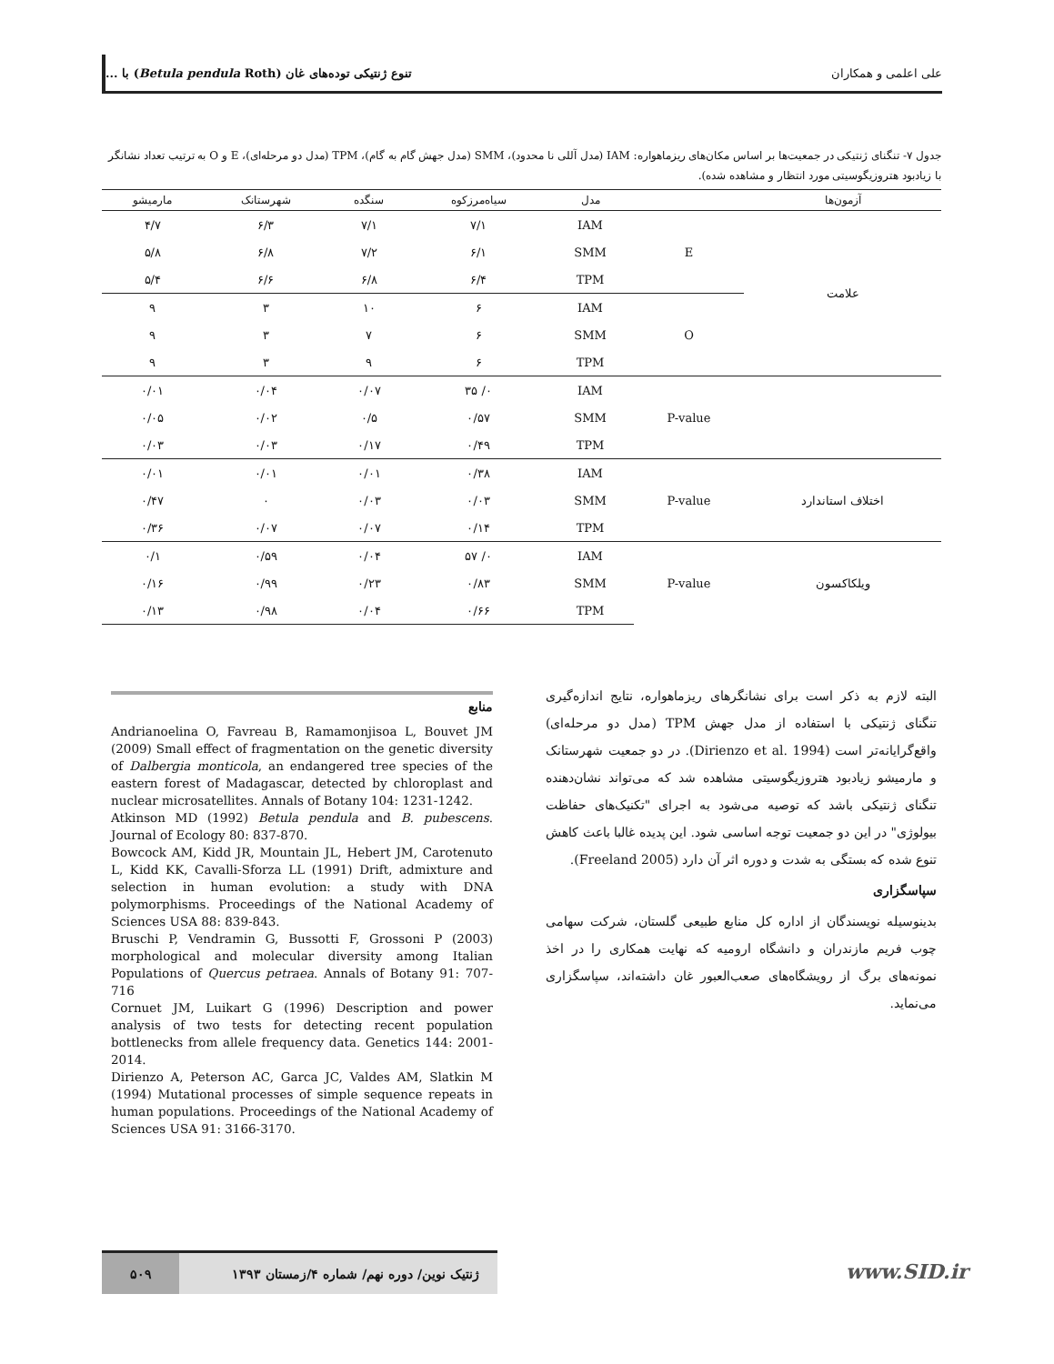علی اعلمی و همکاران تنوع ژنتیکی توده‌های غان (Betula pendula Roth) با ...
جدول ۷- تنگنای ژنتیکی در جمعیت‌ها بر اساس مکان‌های ریزماهواره: IAM (مدل آللی نا محدود)، SMM (مدل جهش گام به گام)، TPM (مدل دو مرحله‌ای)، E و O به ترتیب تعداد نشانگر با زیادبود هتروزیگوسیتی مورد انتظار و مشاهده شده).
| آزمون‌ها | | مدل | سیاه‌مرزکوه | سنگده | شهرستانک | مارمیشو |
| --- | --- | --- | --- | --- | --- | --- |
| علامت | E | IAM | ۷/۱ | ۷/۱ | ۶/۳ | ۴/۷ |
| | | SMM | ۶/۱ | ۷/۲ | ۶/۸ | ۵/۸ |
| | | TPM | ۶/۴ | ۶/۸ | ۶/۶ | ۵/۴ |
| | O | IAM | ۶ | ۱۰ | ۳ | ۹ |
| | | SMM | ۶ | ۷ | ۳ | ۹ |
| | | TPM | ۶ | ۹ | ۳ | ۹ |
| | P-value | IAM | ۰/ ۳۵ | ۰/۰۷ | ۰/۰۴ | ۰/۰۱ |
| | | SMM | ۰/۵۷ | ۰/۵ | ۰/۰۲ | ۰/۰۵ |
| | | TPM | ۰/۴۹ | ۰/۱۷ | ۰/۰۳ | ۰/۰۳ |
| اختلاف استاندارد | P-value | IAM | ۰/۳۸ | ۰/۰۱ | ۰/۰۱ | ۰/۰۱ |
| | | SMM | ۰/۰۳ | ۰/۰۳ | ۰ | ۰/۴۷ |
| | | TPM | ۰/۱۴ | ۰/۰۷ | ۰/۰۷ | ۰/۳۶ |
| ویلکاکسون | P-value | IAM | ۰/ ۵۷ | ۰/۰۴ | ۰/۵۹ | ۰/۱ |
| | | SMM | ۰/۸۳ | ۰/۲۳ | ۰/۹۹ | ۰/۱۶ |
| | | TPM | ۰/۶۶ | ۰/۰۴ | ۰/۹۸ | ۰/۱۳ |
البته لازم به ذکر است برای نشانگرهای ریزماهواره، نتایج اندازه‌گیری تنگنای ژنتیکی با استفاده از مدل جهش TPM (مدل دو مرحله‌ای) واقع‌گرایانه‌تر است (Dirienzo et al. 1994). در دو جمعیت شهرستانک و مارمیشو زیادبود هتروزیگوسیتی مشاهده شد که می‌تواند نشان‌دهنده تنگنای ژنتیکی باشد که توصیه می‌شود به اجرای "تکنیک‌های حفاظت بیولوژی" در این دو جمعیت توجه اساسی شود. این پدیده غالبا باعث کاهش تنوع شده که بستگی به شدت و دوره اثر آن دارد (Freeland 2005).
سپاسگزاری
بدینوسیله نویسندگان از اداره کل منابع طبیعی گلستان، شرکت سهامی چوب فریم مازندران و دانشگاه ارومیه که نهایت همکاری را در اخذ نمونه‌های برگ از رویشگاه‌های صعب‌العبور غان داشته‌اند، سپاسگزاری می‌نماید.
منابع
Andrianoelina O, Favreau B, Ramamonjisoa L, Bouvet JM (2009) Small effect of fragmentation on the genetic diversity of Dalbergia monticola, an endangered tree species of the eastern forest of Madagascar, detected by chloroplast and nuclear microsatellites. Annals of Botany 104: 1231-1242.
Atkinson MD (1992) Betula pendula and B. pubescens. Journal of Ecology 80: 837-870.
Bowcock AM, Kidd JR, Mountain JL, Hebert JM, Carotenuto L, Kidd KK, Cavalli-Sforza LL (1991) Drift, admixture and selection in human evolution: a study with DNA polymorphisms. Proceedings of the National Academy of Sciences USA 88: 839-843.
Bruschi P, Vendramin G, Bussotti F, Grossoni P (2003) morphological and molecular diversity among Italian Populations of Quercus petraea. Annals of Botany 91: 707-716
Cornuet JM, Luikart G (1996) Description and power analysis of two tests for detecting recent population bottlenecks from allele frequency data. Genetics 144: 2001-2014.
Dirienzo A, Peterson AC, Garca JC, Valdes AM, Slatkin M (1994) Mutational processes of simple sequence repeats in human populations. Proceedings of the National Academy of Sciences USA 91: 3166-3170.
ژنتیک نوین/ دوره نهم/ شماره ۴/زمستان ۱۳۹۳ ۵۰۹
www.SID.ir